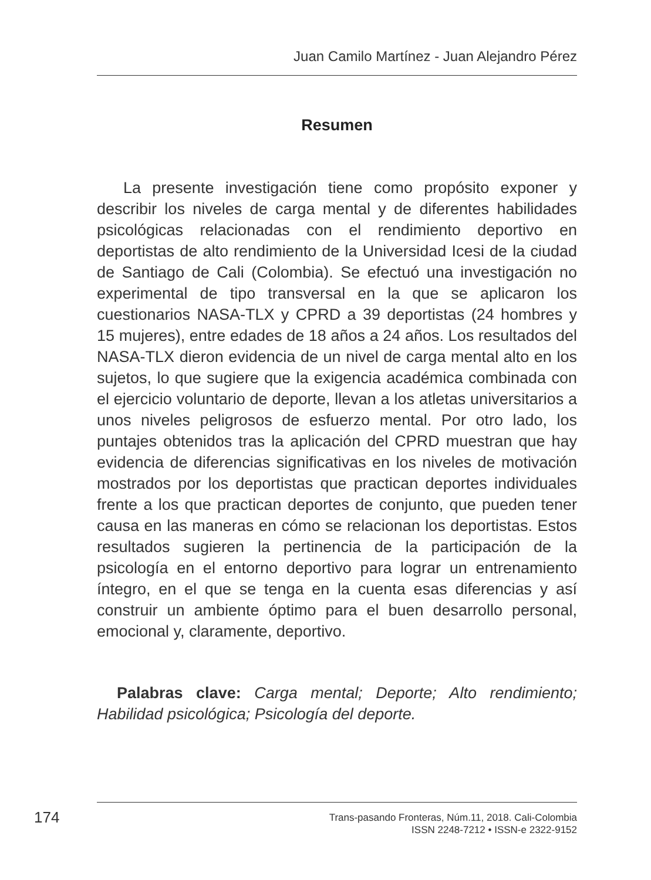Juan Camilo Martínez - Juan Alejandro Pérez
Resumen
La presente investigación tiene como propósito exponer y describir los niveles de carga mental y de diferentes habilidades psicológicas relacionadas con el rendimiento deportivo en deportistas de alto rendimiento de la Universidad Icesi de la ciudad de Santiago de Cali (Colombia). Se efectuó una investigación no experimental de tipo transversal en la que se aplicaron los cuestionarios NASA-TLX y CPRD a 39 deportistas (24 hombres y 15 mujeres), entre edades de 18 años a 24 años. Los resultados del NASA-TLX dieron evidencia de un nivel de carga mental alto en los sujetos, lo que sugiere que la exigencia académica combinada con el ejercicio voluntario de deporte, llevan a los atletas universitarios a unos niveles peligrosos de esfuerzo mental. Por otro lado, los puntajes obtenidos tras la aplicación del CPRD muestran que hay evidencia de diferencias significativas en los niveles de motivación mostrados por los deportistas que practican deportes individuales frente a los que practican deportes de conjunto, que pueden tener causa en las maneras en cómo se relacionan los deportistas. Estos resultados sugieren la pertinencia de la participación de la psicología en el entorno deportivo para lograr un entrenamiento íntegro, en el que se tenga en la cuenta esas diferencias y así construir un ambiente óptimo para el buen desarrollo personal, emocional y, claramente, deportivo.
Palabras clave: Carga mental; Deporte; Alto rendimiento; Habilidad psicológica; Psicología del deporte.
174
Trans-pasando Fronteras, Núm.11, 2018. Cali-Colombia
ISSN 2248-7212 • ISSN-e 2322-9152